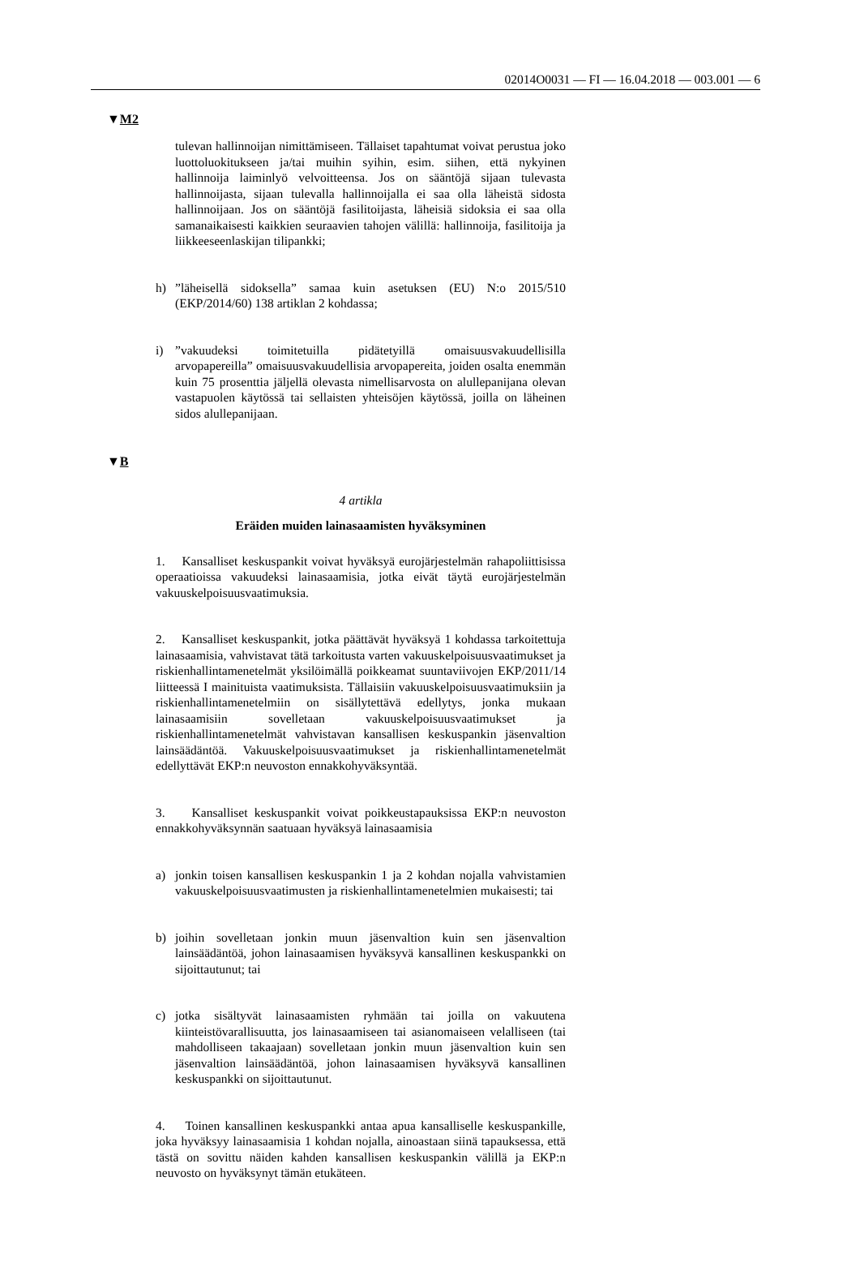02014O0031 — FI — 16.04.2018 — 003.001 — 6
▼M2
tulevan hallinnoijan nimittämiseen. Tällaiset tapahtumat voivat perustua joko luottoluokitukseen ja/tai muihin syihin, esim. siihen, että nykyinen hallinnoija laiminlyö velvoitteensa. Jos on sääntöjä sijaan tulevasta hallinnoijasta, sijaan tulevalla hallinnoijalla ei saa olla läheistä sidosta hallinnoijaan. Jos on sääntöjä fasilitoijasta, läheisiä sidoksia ei saa olla samanaikaisesti kaikkien seuraavien tahojen välillä: hallinnoija, fasilitoija ja liikkeeseenlaskijan tilipankki;
h)”läheisellä sidoksella” samaa kuin asetuksen (EU) N:o 2015/510 (EKP/2014/60) 138 artiklan 2 kohdassa;
i)”vakuudeksi toimitetuilla pidätetyillä omaisuusvakuudellisilla arvopapereilla” omaisuusvakuudellisia arvopapereita, joiden osalta enemmän kuin 75 prosenttia jäljellä olevasta nimellisarvosta on alullepanijana olevan vastapuolen käytössä tai sellaisten yhteisöjen käytössä, joilla on läheinen sidos alullepanijaan.
▼B
4 artikla
Eräiden muiden lainasaamisten hyväksyminen
1. Kansalliset keskuspankit voivat hyväksyä eurojärjestelmän rahapoliittisissa operaatioissa vakuudeksi lainasaamisia, jotka eivät täytä eurojärjestelmän vakuuskelpoisuusvaatimuksia.
2. Kansalliset keskuspankit, jotka päättävät hyväksyä 1 kohdassa tarkoitettuja lainasaamisia, vahvistavat tätä tarkoitusta varten vakuuskelpoisuusvaatimukset ja riskienhallintamenetelmät yksilöimällä poikkeamat suuntaviivojen EKP/2011/14 liitteessä I mainituista vaatimuksista. Tällaisiin vakuuskelpoisuusvaatimuksiin ja riskienhallintamenetelmiin on sisällytettävä edellytys, jonka mukaan lainasaamisiin sovelletaan vakuuskelpoisuusvaatimukset ja riskienhallintamenetelmät vahvistavan kansallisen keskuspankin jäsenvaltion lainsäädäntöä. Vakuuskelpoisuusvaatimukset ja riskienhallintamenetelmät edellyttävät EKP:n neuvoston ennakkohyväksyntää.
3. Kansalliset keskuspankit voivat poikkeustapauksissa EKP:n neuvoston ennakkohyväksynnän saatuaan hyväksyä lainasaamisia
a) jonkin toisen kansallisen keskuspankin 1 ja 2 kohdan nojalla vahvistamien vakuuskelpoisuusvaatimusten ja riskienhallintamenetelmien mukaisesti; tai
b) joihin sovelletaan jonkin muun jäsenvaltion kuin sen jäsenvaltion lainsäädäntöä, johon lainasaamisen hyväksyvä kansallinen keskuspankki on sijoittautunut; tai
c) jotka sisältyvät lainasaamisten ryhmään tai joilla on vakuutena kiinteistövarallisuutta, jos lainasaamiseen tai asianomaiseen velalliseen (tai mahdolliseen takaajaan) sovelletaan jonkin muun jäsenvaltion kuin sen jäsenvaltion lainsäädäntöä, johon lainasaamisen hyväksyvä kansallinen keskuspankki on sijoittautunut.
4. Toinen kansallinen keskuspankki antaa apua kansalliselle keskuspankille, joka hyväksyy lainasaamisia 1 kohdan nojalla, ainoastaan siinä tapauksessa, että tästä on sovittu näiden kahden kansallisen keskuspankin välillä ja EKP:n neuvosto on hyväksynyt tämän etukäteen.